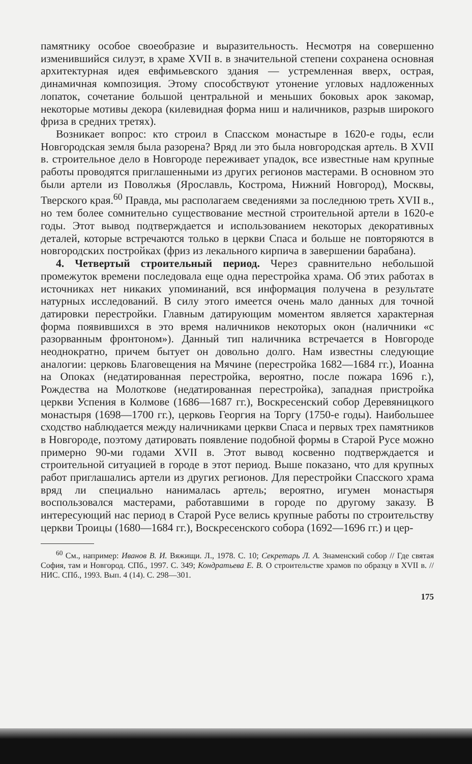памятнику особое своеобразие и выразительность. Несмотря на совершенно изменившийся силуэт, в храме XVII в. в значительной степени сохранена основная архитектурная идея евфимьевского здания — устремленная вверх, острая, динамичная композиция. Этому способствуют утонение угловых надложенных лопаток, сочетание большой центральной и меньших боковых арок закомар, некоторые мотивы декора (килевидная форма ниш и наличников, разрыв широкого фриза в средних третях).
Возникает вопрос: кто строил в Спасском монастыре в 1620-е годы, если Новгородская земля была разорена? Вряд ли это была новгородская артель. В XVII в. строительное дело в Новгороде переживает упадок, все известные нам крупные работы проводятся приглашенными из других регионов мастерами. В основном это были артели из Поволжья (Ярославль, Кострома, Нижний Новгород), Москвы, Тверского края.<sup>60</sup> Правда, мы располагаем сведениями за последнюю треть XVII в., но тем более сомнительно существование местной строительной артели в 1620-е годы. Этот вывод подтверждается и использованием некоторых декоративных деталей, которые встречаются только в церкви Спаса и больше не повторяются в новгородских постройках (фриз из лекального кирпича в завершении барабана).
4. Четвертый строительный период. Через сравнительно небольшой промежуток времени последовала еще одна перестройка храма. Об этих работах в источниках нет никаких упоминаний, вся информация получена в результате натурных исследований. В силу этого имеется очень мало данных для точной датировки перестройки. Главным датирующим моментом является характерная форма появившихся в это время наличников некоторых окон (наличники «с разорванным фронтоном»). Данный тип наличника встречается в Новгороде неоднократно, причем бытует он довольно долго. Нам известны следующие аналогии: церковь Благовещения на Мячине (перестройка 1682—1684 гг.), Иоанна на Опоках (недатированная перестройка, вероятно, после пожара 1696 г.), Рождества на Молоткове (недатированная перестройка), западная пристройка церкви Успения в Колмове (1686—1687 гг.), Воскресенский собор Деревяницкого монастыря (1698—1700 гг.), церковь Георгия на Торгу (1750-е годы). Наибольшее сходство наблюдается между наличниками церкви Спаса и первых трех памятников в Новгороде, поэтому датировать появление подобной формы в Старой Русе можно примерно 90-ми годами XVII в. Этот вывод косвенно подтверждается и строительной ситуацией в городе в этот период. Выше показано, что для крупных работ приглашались артели из других регионов. Для перестройки Спасского храма вряд ли специально нанималась артель; вероятно, игумен монастыря воспользовался мастерами, работавшими в городе по другому заказу. В интересующий нас период в Старой Русе велись крупные работы по строительству церкви Троицы (1680—1684 гг.), Воскресенского собора (1692—1696 гг.) и цер-
<sup>60</sup> См., например: Иванов В. И. Вяжищи. Л., 1978. С. 10; Секретарь Л. А. Знаменский собор // Где святая София, там и Новгород. СПб., 1997. С. 349; Кондратьева Е. В. О строительстве храмов по образцу в XVII в. // НИС. СПб., 1993. Вып. 4 (14). С. 298—301.
175